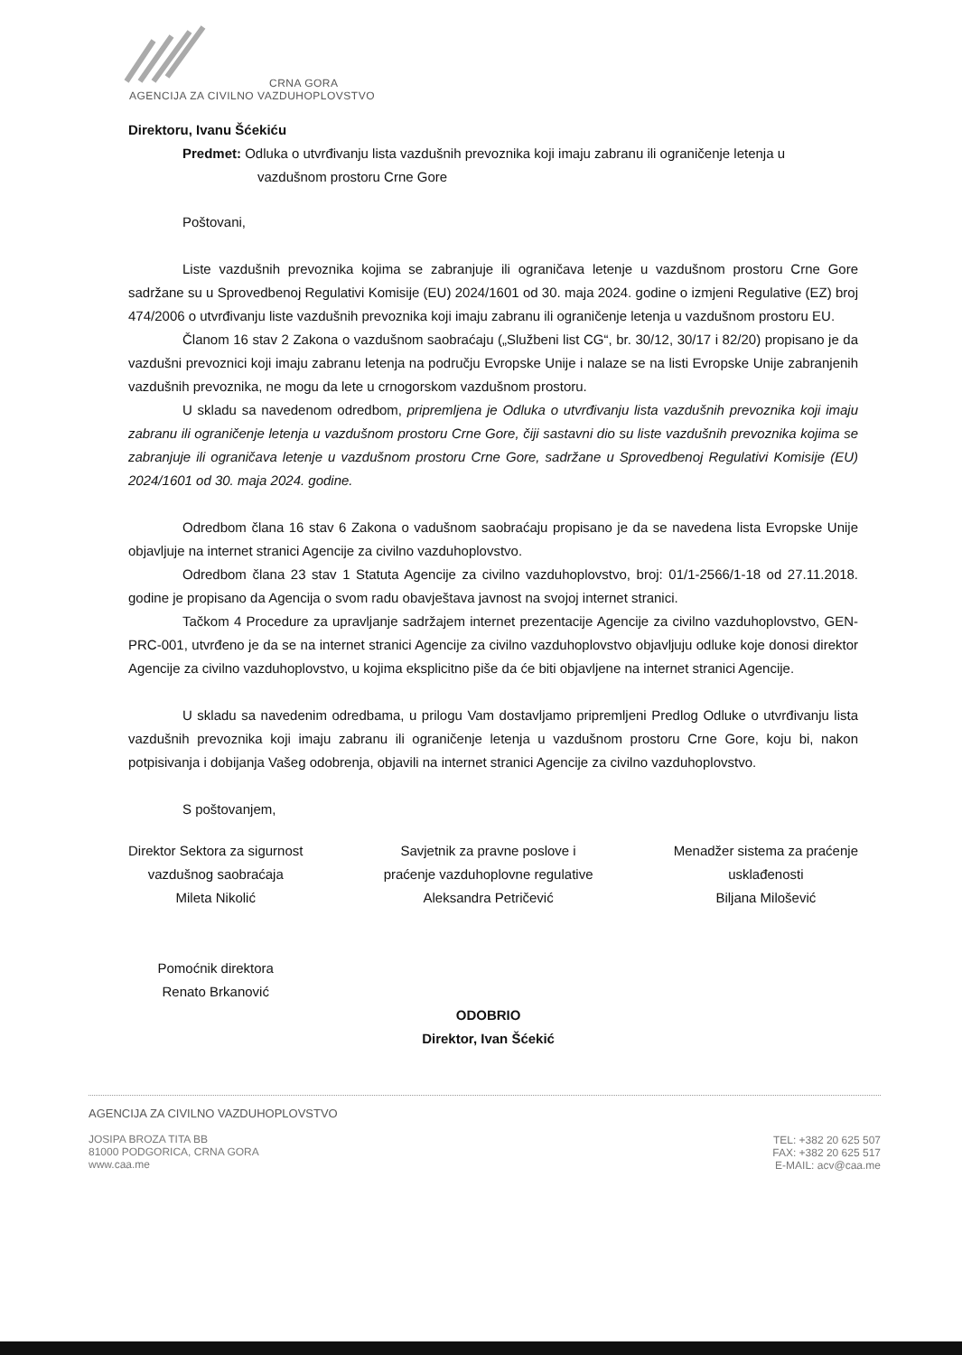CRNA GORA
AGENCIJA ZA CIVILNO VAZDUHOPLOVSTVO
Direktoru, Ivanu Šćekiću
Predmet: Odluka o utvrđivanju lista vazdušnih prevoznika koji imaju zabranu ili ograničenje letenja u
vazdušnom prostoru Crne Gore
Poštovani,
Liste vazdušnih prevoznika kojima se zabranjuje ili ograničava letenje u vazdušnom prostoru Crne Gore sadržane su u Sprovedbenoj Regulativi Komisije (EU) 2024/1601 od 30. maja 2024. godine o izmjeni Regulative (EZ) broj 474/2006 o utvrđivanju liste vazdušnih prevoznika koji imaju zabranu ili ograničenje letenja u vazdušnom prostoru EU.
Članom 16 stav 2 Zakona o vazdušnom saobraćaju („Službeni list CG“, br. 30/12, 30/17 i 82/20) propisano je da vazdušni prevoznici koji imaju zabranu letenja na području Evropske Unije i nalaze se na listi Evropske Unije zabranjenih vazdušnih prevoznika, ne mogu da lete u crnogorskom vazdušnom prostoru.
U skladu sa navedenom odredbom, pripremljena je Odluka o utvrđivanju lista vazdušnih prevoznika koji imaju zabranu ili ograničenje letenja u vazdušnom prostoru Crne Gore, čiji sastavni dio su liste vazdušnih prevoznika kojima se zabranjuje ili ograničava letenje u vazdušnom prostoru Crne Gore, sadržane u Sprovedbenoj Regulativi Komisije (EU) 2024/1601 od 30. maja 2024. godine.
Odredbom člana 16 stav 6 Zakona o vadušnom saobraćaju propisano je da se navedena lista Evropske Unije objavljuje na internet stranici Agencije za civilno vazduhoplovstvo.
Odredbom člana 23 stav 1 Statuta Agencije za civilno vazduhoplovstvo, broj: 01/1-2566/1-18 od 27.11.2018. godine je propisano da Agencija o svom radu obavještava javnost na svojoj internet stranici.
Tačkom 4 Procedure za upravljanje sadržajem internet prezentacije Agencije za civilno vazduhoplovstvo, GEN-PRC-001, utvrđeno je da se na internet stranici Agencije za civilno vazduhoplovstvo objavljuju odluke koje donosi direktor Agencije za civilno vazduhoplovstvo, u kojima eksplicitno piše da će biti objavljene na internet stranici Agencije.
U skladu sa navedenim odredbama, u prilogu Vam dostavljamo pripremljeni Predlog Odluke o utvrđivanju lista vazdušnih prevoznika koji imaju zabranu ili ograničenje letenja u vazdušnom prostoru Crne Gore, koju bi, nakon potpisivanja i dobijanja Vašeg odobrenja, objavili na internet stranici Agencije za civilno vazduhoplovstvo.
S poštovanjem,
Direktor Sektora za sigurnost
vazdušnog saobraćaja
Mileta Nikolić
Pomoćnik direktora
Renato Brkanović
Savjetnik za pravne poslove i
praćenje vazduhoplovne regulative
Aleksandra Petričević
ODOBRIO
Direktor, Ivan Šćekić
Menadžer sistema za praćenje
usklađenosti
Biljana Milošević
AGENCIJA ZA CIVILNO VAZDUHOPLOVSTVO
JOSIPA BROZA TITA BB
81000 PODGORICA, CRNA GORA
www.caa.me
TEL: +382 20 625 507
FAX: +382 20 625 517
E-MAIL: acv@caa.me